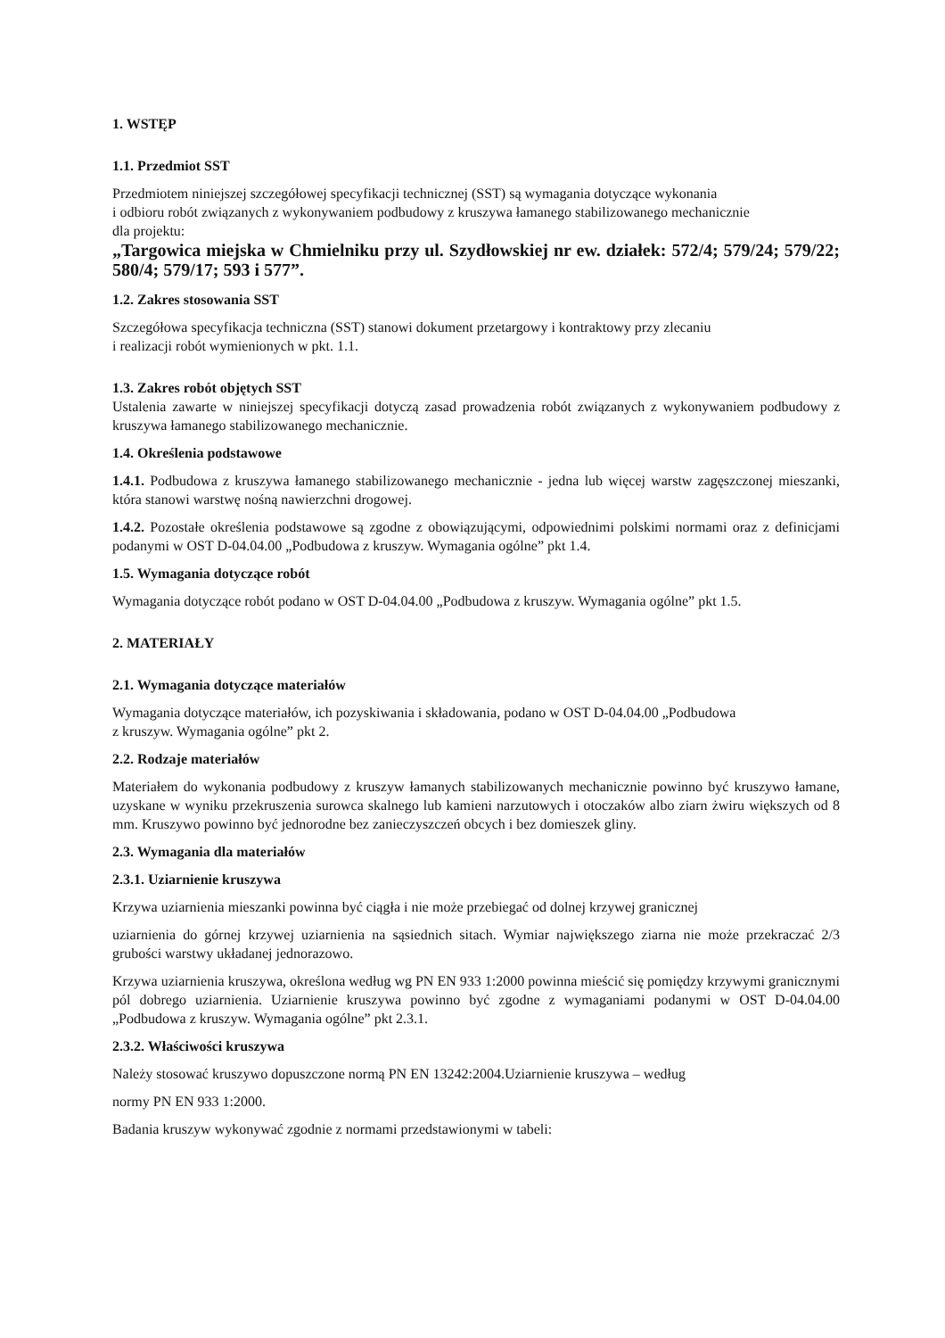1. WSTĘP
1.1. Przedmiot SST
Przedmiotem niniejszej szczegółowej specyfikacji technicznej (SST) są wymagania dotyczące wykonania
i odbioru robót związanych z wykonywaniem podbudowy z kruszywa łamanego stabilizowanego mechanicznie
dla projektu:
„Targowica miejska w Chmielniku przy ul. Szydłowskiej nr ew. działek: 572/4; 579/24; 579/22; 580/4; 579/17; 593 i 577”.
1.2. Zakres stosowania SST
Szczegółowa specyfikacja techniczna (SST) stanowi dokument przetargowy i kontraktowy przy zlecaniu
i realizacji robót wymienionych w pkt. 1.1.
1.3. Zakres robót objętych SST
Ustalenia zawarte w niniejszej specyfikacji dotyczą zasad prowadzenia robót związanych z wykonywaniem podbudowy z kruszywa łamanego stabilizowanego mechanicznie.
1.4. Określenia podstawowe
1.4.1. Podbudowa z kruszywa łamanego stabilizowanego mechanicznie - jedna lub więcej warstw zagęszczonej mieszanki, która stanowi warstwę nośną nawierzchni drogowej.
1.4.2. Pozostałe określenia podstawowe są zgodne z obowiązującymi, odpowiednimi polskimi normami oraz z definicjami podanymi w OST D-04.04.00 „Podbudowa z kruszyw. Wymagania ogólne” pkt 1.4.
1.5. Wymagania dotyczące robót
Wymagania dotyczące robót podano w OST D-04.04.00 „Podbudowa z kruszyw. Wymagania ogólne” pkt 1.5.
2. MATERIAŁY
2.1. Wymagania dotyczące materiałów
Wymagania dotyczące materiałów, ich pozyskiwania i składowania, podano w OST D-04.04.00 „Podbudowa
z kruszyw. Wymagania ogólne” pkt 2.
2.2. Rodzaje materiałów
Materiałem do wykonania podbudowy z kruszyw łamanych stabilizowanych mechanicznie powinno być kruszywo łamane, uzyskane w wyniku przekruszenia surowca skalnego lub kamieni narzutowych i otoczaków albo ziarn żwiru większych od 8 mm. Kruszywo powinno być jednorodne bez zanieczyszczeń obcych i bez domieszek gliny.
2.3. Wymagania dla materiałów
2.3.1. Uziarnienie kruszywa
Krzywa uziarnienia mieszanki powinna być ciągła i nie może przebiegać od dolnej krzywej granicznej
uziarnienia do górnej krzywej uziarnienia na sąsiednich sitach. Wymiar największego ziarna nie może przekraczać 2/3 grubości warstwy układanej jednorazowo.
Krzywa uziarnienia kruszywa, określona według wg PN EN 933 1:2000 powinna mieścić się pomiędzy krzywymi granicznymi pól dobrego uziarnienia. Uziarnienie kruszywa powinno być zgodne z wymaganiami podanymi w OST D-04.04.00 „Podbudowa z kruszyw. Wymagania ogólne” pkt 2.3.1.
2.3.2. Właściwości kruszywa
Należy stosować kruszywo dopuszczone normą PN EN 13242:2004.Uziarnienie kruszywa – według
normy PN EN 933 1:2000.
Badania kruszyw wykonywać zgodnie z normami przedstawionymi w tabeli: